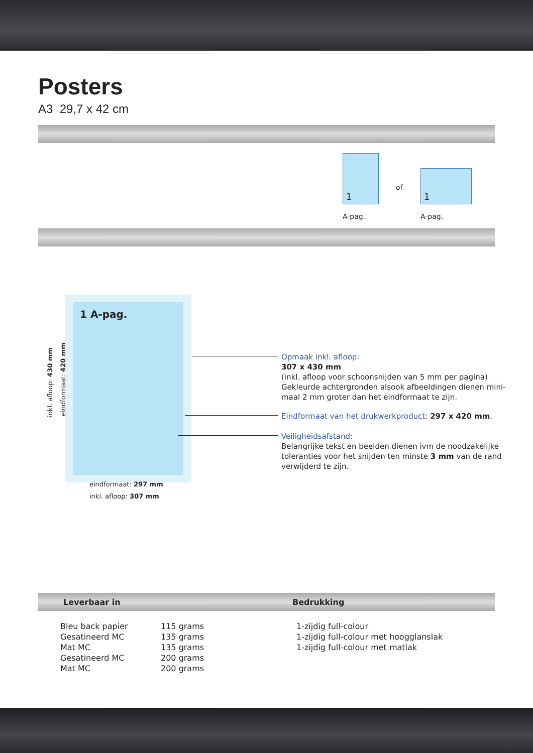Posters
A3 29,7 x 42 cm
1
of
1
A-pag. A-pag.
1 A-pag.
inkl. afloop: 430 mm eindformaat: 420 mm
eindformaat: 297 mm
inkl. afloop: 307 mm
Opmaak inkl. afloop:
307 x 430 mm
(inkl. afloop voor schoonsnijden van 5 mm per pagina)
Gekleurde achtergronden alsook afbeeldingen dienen mini-
maal 2 mm groter dan het eindformaat te zijn.
Eindformaat van het drukwerkproduct: 297 x 420 mm.
Veiligheidsafstand:
Belangrijke tekst en beelden dienen ivm de noodzakelijke
toleranties voor het snijden ten minste 3 mm van de rand
verwijderd te zijn.
Leverbaar in Bedrukking
| Bleu back papier | 115 grams | 1-zijdig full-colour |
| Gesatineerd MC | 135 grams | 1-zijdig full-colour met hoogglanslak |
| Mat MC | 135 grams | 1-zijdig full-colour met matlak |
| Gesatineerd MC | 200 grams | |
| Mat MC | 200 grams | |